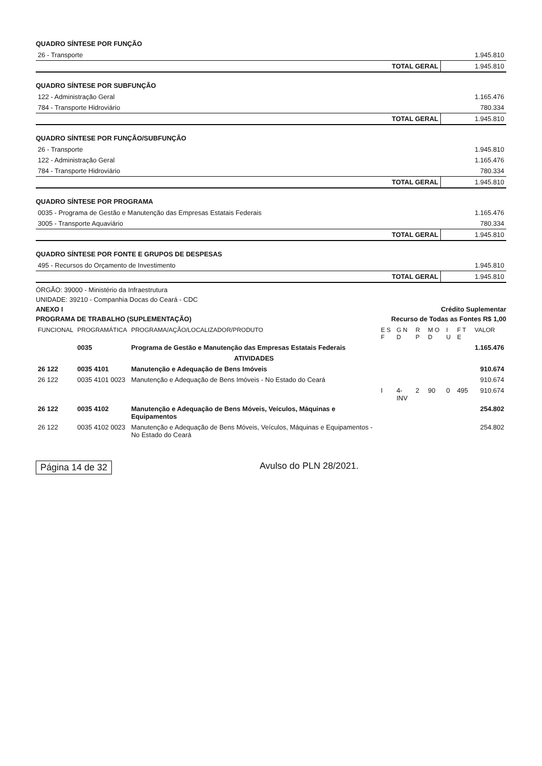QUADRO SÍNTESE POR FUNÇÃO
| 26 - Transporte | | 1.945.810 |
| | TOTAL GERAL | 1.945.810 |
QUADRO SÍNTESE POR SUBFUNÇÃO
| 122 - Administração Geral | | 1.165.476 |
| 784 - Transporte Hidroviário | | 780.334 |
| | TOTAL GERAL | 1.945.810 |
QUADRO SÍNTESE POR FUNÇÃO/SUBFUNÇÃO
| 26 - Transporte | | 1.945.810 |
| 122 - Administração Geral | | 1.165.476 |
| 784 - Transporte Hidroviário | | 780.334 |
| | TOTAL GERAL | 1.945.810 |
QUADRO SÍNTESE POR PROGRAMA
| 0035 - Programa de Gestão e Manutenção das Empresas Estatais Federais | | 1.165.476 |
| 3005 - Transporte Aquaviário | | 780.334 |
| | TOTAL GERAL | 1.945.810 |
QUADRO SÍNTESE POR FONTE E GRUPOS DE DESPESAS
| 495 - Recursos do Orçamento de Investimento | | 1.945.810 |
| | TOTAL GERAL | 1.945.810 |
ÓRGÃO: 39000 - Ministério da Infraestrutura
UNIDADE: 39210 - Companhia Docas do Ceará - CDC
ANEXO I Crédito Suplementar
PROGRAMA DE TRABALHO (SUPLEMENTAÇÃO) Recurso de Todas as Fontes R$ 1,00
| FUNCIONAL | PROGRAMÁTICA | PROGRAMA/AÇÃO/LOCALIZADOR/PRODUTO | E S F | G N D | R P | M O D | I U | F T E | VALOR |
| --- | --- | --- | --- | --- | --- | --- | --- | --- | --- |
| | 0035 | Programa de Gestão e Manutenção das Empresas Estatais Federais | | | | | | | 1.165.476 |
| | | ATIVIDADES | | | | | | | |
| 26 122 | 0035 4101 | Manutenção e Adequação de Bens Imóveis | | | | | | | 910.674 |
| 26 122 | 0035 4101 0023 | Manutenção e Adequação de Bens Imóveis - No Estado do Ceará | | | | | | | 910.674 |
| | | | I | 4-INV | 2 | 90 | 0 | 495 | 910.674 |
| 26 122 | 0035 4102 | Manutenção e Adequação de Bens Móveis, Veículos, Máquinas e Equipamentos | | | | | | | 254.802 |
| 26 122 | 0035 4102 0023 | Manutenção e Adequação de Bens Móveis, Veículos, Máquinas e Equipamentos - No Estado do Ceará | | | | | | | 254.802 |
Página 14 de 32 Avulso do PLN 28/2021.